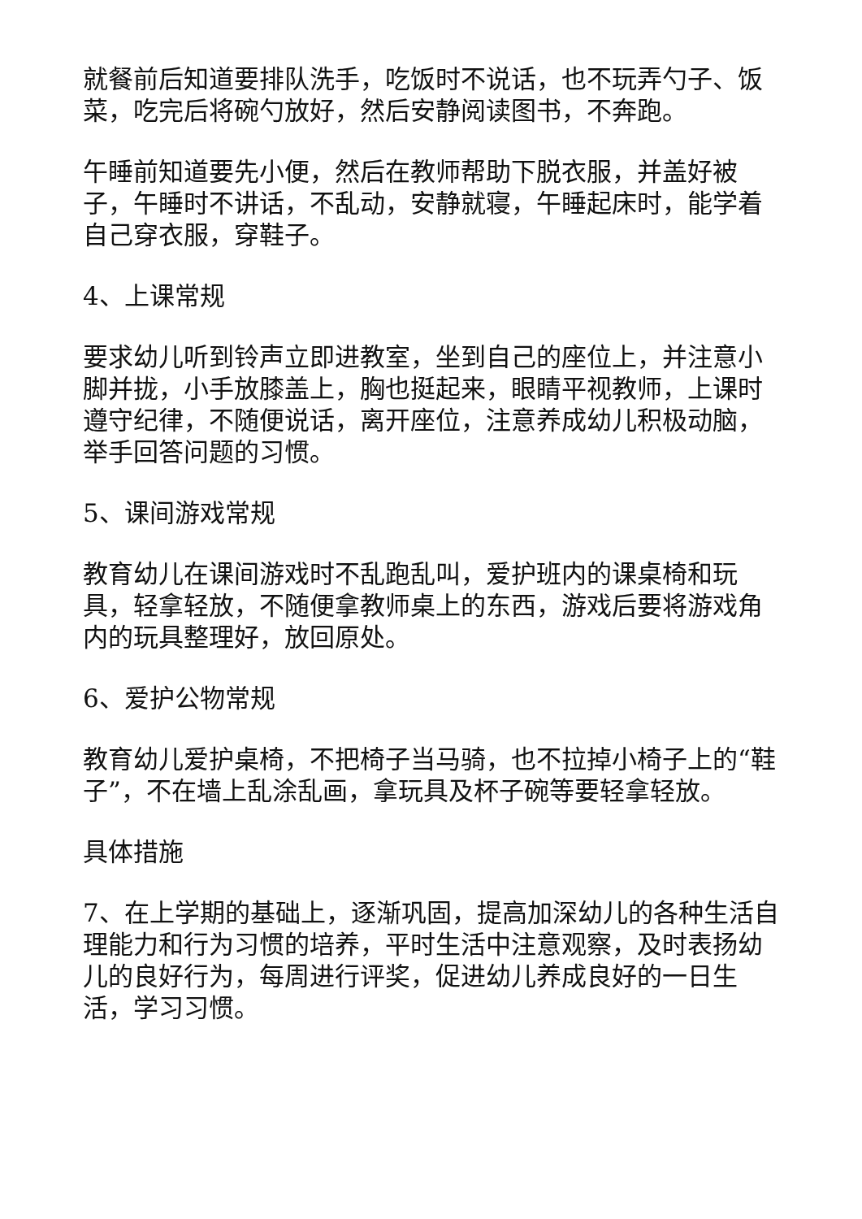就餐前后知道要排队洗手，吃饭时不说话，也不玩弄勺子、饭菜，吃完后将碗勺放好，然后安静阅读图书，不奔跑。
午睡前知道要先小便，然后在教师帮助下脱衣服，并盖好被子，午睡时不讲话，不乱动，安静就寝，午睡起床时，能学着自己穿衣服，穿鞋子。
4、上课常规
要求幼儿听到铃声立即进教室，坐到自己的座位上，并注意小脚并拢，小手放膝盖上，胸也挺起来，眼睛平视教师，上课时遵守纪律，不随便说话，离开座位，注意养成幼儿积极动脑，举手回答问题的习惯。
5、课间游戏常规
教育幼儿在课间游戏时不乱跑乱叫，爱护班内的课桌椅和玩具，轻拿轻放，不随便拿教师桌上的东西，游戏后要将游戏角内的玩具整理好，放回原处。
6、爱护公物常规
教育幼儿爱护桌椅，不把椅子当马骑，也不拉掉小椅子上的“鞋子”，不在墙上乱涂乱画，拿玩具及杯子碗等要轻拿轻放。
具体措施
7、在上学期的基础上，逐渐巩固，提高加深幼儿的各种生活自理能力和行为习惯的培养，平时生活中注意观察，及时表扬幼儿的良好行为，每周进行评奖，促进幼儿养成良好的一日生活，学习习惯。